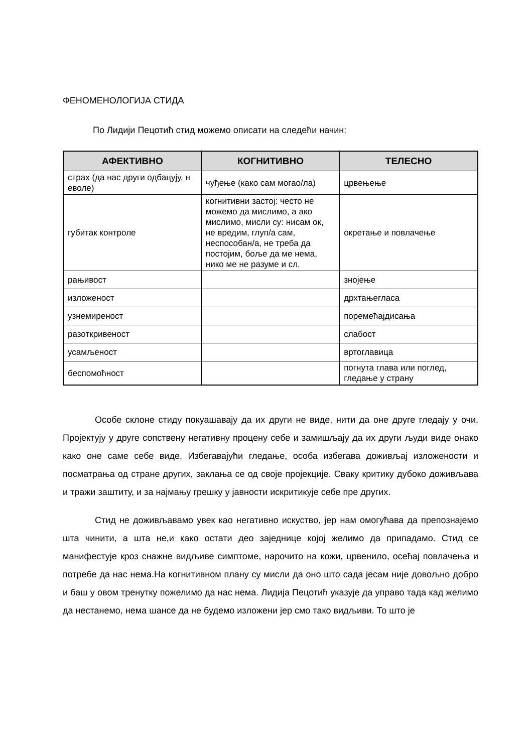ФЕНОМЕНОЛОГИЈА СТИДА
По Лидији Пецотић стид можемо описати на следећи начин:
| АФЕКТИВНО | КОГНИТИВНО | ТЕЛЕСНО |
| --- | --- | --- |
| страх (да нас други одбацују, н еволе) | чуђење (како сам могао/ла) | црвењење |
| губитак контроле | когнитивни застој: често не можемо да мислимо, а ако мислимо, мисли су: нисам ок, не вредим, глуп/а сам, неспособан/а, не треба да постојим, боље да ме нема, нико ме не разуме и сл. | окретање и повлачење |
| рањивост | | знојење |
| изложеност | | дрхтањегласа |
| узнемиреност | | поремећајдисања |
| разоткривеност | | слабост |
| усамљеност | | вртоглавица |
| беспомоћност | | погнута глава или поглед, гледање у страну |
Особе склоне стиду покуашавају да их други не виде, нити да оне друге гледају у очи. Пројектују у друге сопствену негативну процену себе и замишљају да их други људи виде онако како оне саме себе виде. Избегавајући гледање, особа избегава доживљај изложености и посматрања од стране других, заклања се од своје пројекције. Сваку критику дубоко доживљава и тражи заштиту, и за најмању грешку у јавности искритикује себе пре других.
Стид не доживљавамо увек као негативно искуство, јер нам омогућава да препознајемо шта чинити, а шта не,и како остати део заједнице којој желимо да припадамо. Стид се манифестује кроз снажне видљиве симптоме, нарочито на кожи, црвенило, осећај повлачења и потребе да нас нема.На когнитивном плану су мисли да оно што сада јесам није довољно добро и баш у овом тренутку пожелимо да нас нема. Лидија Пецотић указује да управо тада кад желимо да нестанемо, нема шансе да не будемо изложени јер смо тако видљиви. То што је